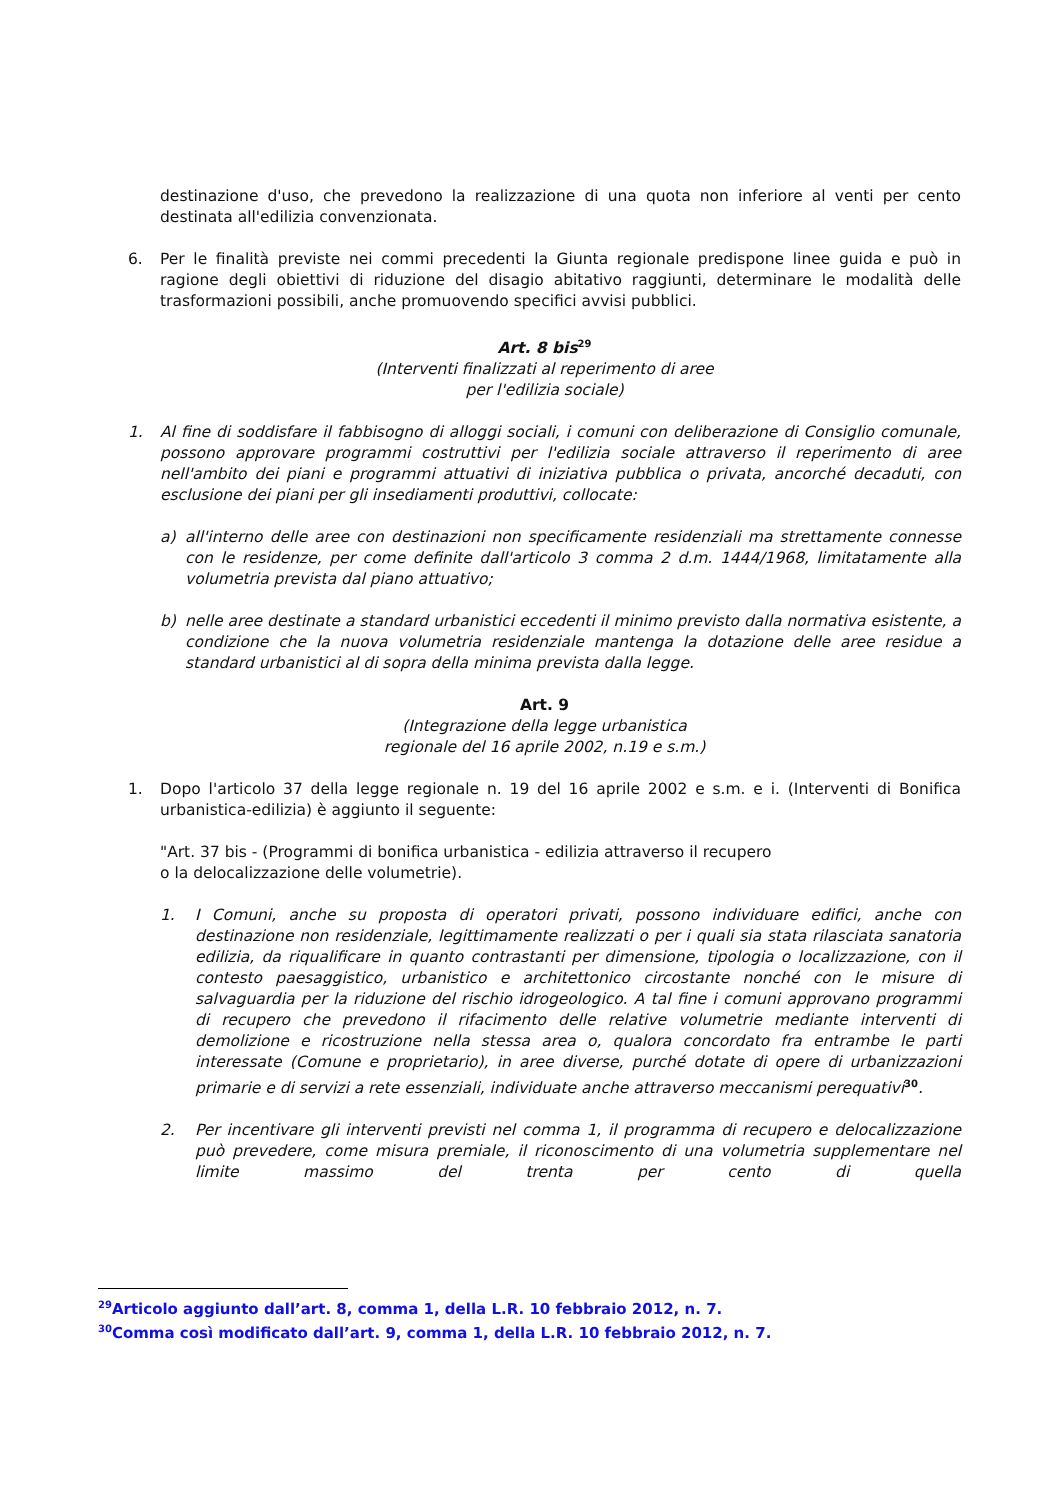destinazione d'uso, che prevedono la realizzazione di una quota non inferiore al venti per cento destinata all'edilizia convenzionata.
6. Per le finalità previste nei commi precedenti la Giunta regionale predispone linee guida e può in ragione degli obiettivi di riduzione del disagio abitativo raggiunti, determinare le modalità delle trasformazioni possibili, anche promuovendo specifici avvisi pubblici.
Art. 8 bis<sup>29</sup>
(Interventi finalizzati al reperimento di aree
per l'edilizia sociale)
1. Al fine di soddisfare il fabbisogno di alloggi sociali, i comuni con deliberazione di Consiglio comunale, possono approvare programmi costruttivi per l'edilizia sociale attraverso il reperimento di aree nell'ambito dei piani e programmi attuativi di iniziativa pubblica o privata, ancorché decaduti, con esclusione dei piani per gli insediamenti produttivi, collocate:
a) all'interno delle aree con destinazioni non specificamente residenziali ma strettamente connesse con le residenze, per come definite dall'articolo 3 comma 2 d.m. 1444/1968, limitatamente alla volumetria prevista dal piano attuativo;
b) nelle aree destinate a standard urbanistici eccedenti il minimo previsto dalla normativa esistente, a condizione che la nuova volumetria residenziale mantenga la dotazione delle aree residue a standard urbanistici al di sopra della minima prevista dalla legge.
Art. 9
(Integrazione della legge urbanistica
regionale del 16 aprile 2002, n.19 e s.m.)
1. Dopo l'articolo 37 della legge regionale n. 19 del 16 aprile 2002 e s.m. e i. (Interventi di Bonifica urbanistica-edilizia) è aggiunto il seguente:
"Art. 37 bis - (Programmi di bonifica urbanistica - edilizia attraverso il recupero
o la delocalizzazione delle volumetrie).
1. I Comuni, anche su proposta di operatori privati, possono individuare edifici, anche con destinazione non residenziale, legittimamente realizzati o per i quali sia stata rilasciata sanatoria edilizia, da riqualificare in quanto contrastanti per dimensione, tipologia o localizzazione, con il contesto paesaggistico, urbanistico e architettonico circostante nonché con le misure di salvaguardia per la riduzione del rischio idrogeologico. A tal fine i comuni approvano programmi di recupero che prevedono il rifacimento delle relative volumetrie mediante interventi di demolizione e ricostruzione nella stessa area o, qualora concordato fra entrambe le parti interessate (Comune e proprietario), in aree diverse, purché dotate di opere di urbanizzazioni primarie e di servizi a rete essenziali, individuate anche attraverso meccanismi perequativi<sup>30</sup>.
2. Per incentivare gli interventi previsti nel comma 1, il programma di recupero e delocalizzazione può prevedere, come misura premiale, il riconoscimento di una volumetria supplementare nel limite massimo del trenta per cento di quella
<sup>29</sup> Articolo aggiunto dall’art. 8, comma 1, della L.R. 10 febbraio 2012, n. 7.
<sup>30</sup> Comma così modificato dall’art. 9, comma 1, della L.R. 10 febbraio 2012, n. 7.